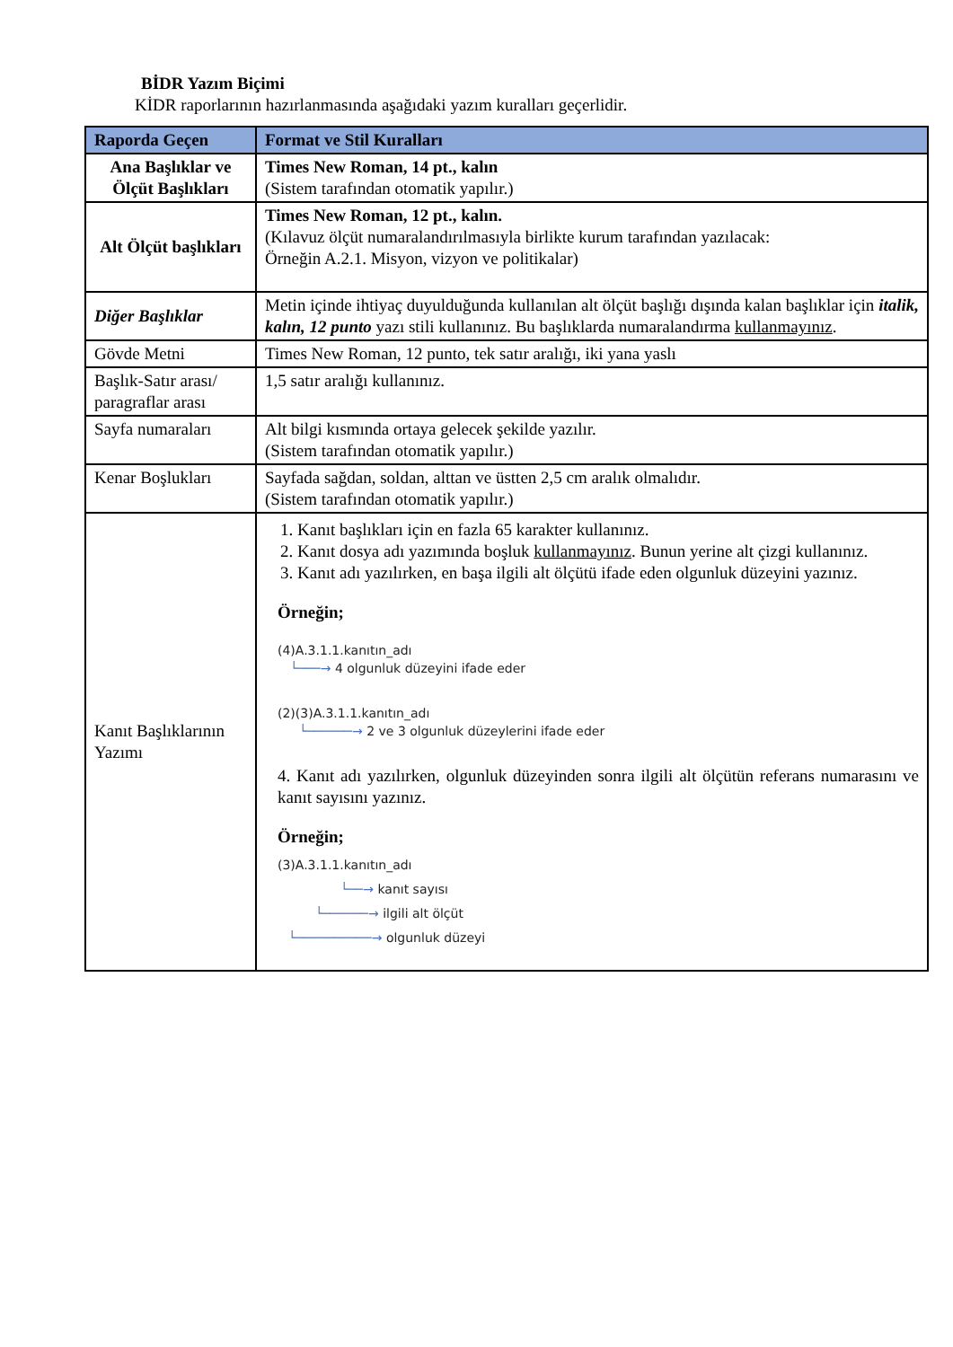BİDR Yazım Biçimi
KİDR raporlarının hazırlanmasında aşağıdaki yazım kuralları geçerlidir.
| Raporda Geçen | Format ve Stil Kuralları |
| --- | --- |
| Ana Başlıklar ve Ölçüt Başlıkları | Times New Roman, 14 pt., kalın (Sistem tarafından otomatik yapılır.) |
| Alt Ölçüt başlıkları | Times New Roman, 12 pt., kalın. (Kılavuz ölçüt numaralandırılmasıyla birlikte kurum tarafından yazılacak: Örneğin A.2.1. Misyon, vizyon ve politikalar) |
| Diğer Başlıklar | Metin içinde ihtiyaç duyulduğunda kullanılan alt ölçüt başlığı dışında kalan başlıklar için italik, kalın, 12 punto yazı stili kullanınız. Bu başlıklarda numaralandırma kullanmayınız . |
| Gövde Metni | Times New Roman, 12 punto, tek satır aralığı, iki yana yaslı |
| Başlık-Satır arası/ paragraflar arası | 1,5 satır aralığı kullanınız. |
| Sayfa numaraları | Alt bilgi kısmında ortaya gelecek şekilde yazılır. (Sistem tarafından otomatik yapılır.) |
| Kenar Boşlukları | Sayfada sağdan, soldan, alttan ve üstten 2,5 cm aralık olmalıdır. (Sistem tarafından otomatik yapılır.) |
| Kanıt Başlıklarının Yazımı | 1. Kanıt başlıkları için en fazla 65 karakter kullanınız. 2. Kanıt dosya adı yazımında boşluk kullanmayınız . Bunun yerine alt çizgi kullanınız. 3. Kanıt adı yazılırken, en başa ilgili alt ölçütü ifade eden olgunluk düzeyini yazınız. Örneğin; (4)A.3.1.1.kanıtın_adı └───→ 4 olgunluk düzeyini ifade eder (2)(3)A.3.1.1.kanıtın_adı └──────→ 2 ve 3 olgunluk düzeylerini ifade eder 4. Kanıt adı yazılırken, olgunluk düzeyinden sonra ilgili alt ölçütün referans numarasını ve kanıt sayısını yazınız. Örneğin; (3)A.3.1.1.kanıtın_adı └──→ kanıt sayısı └──────→ ilgili alt ölçüt └──────────→ olgunluk düzeyi |